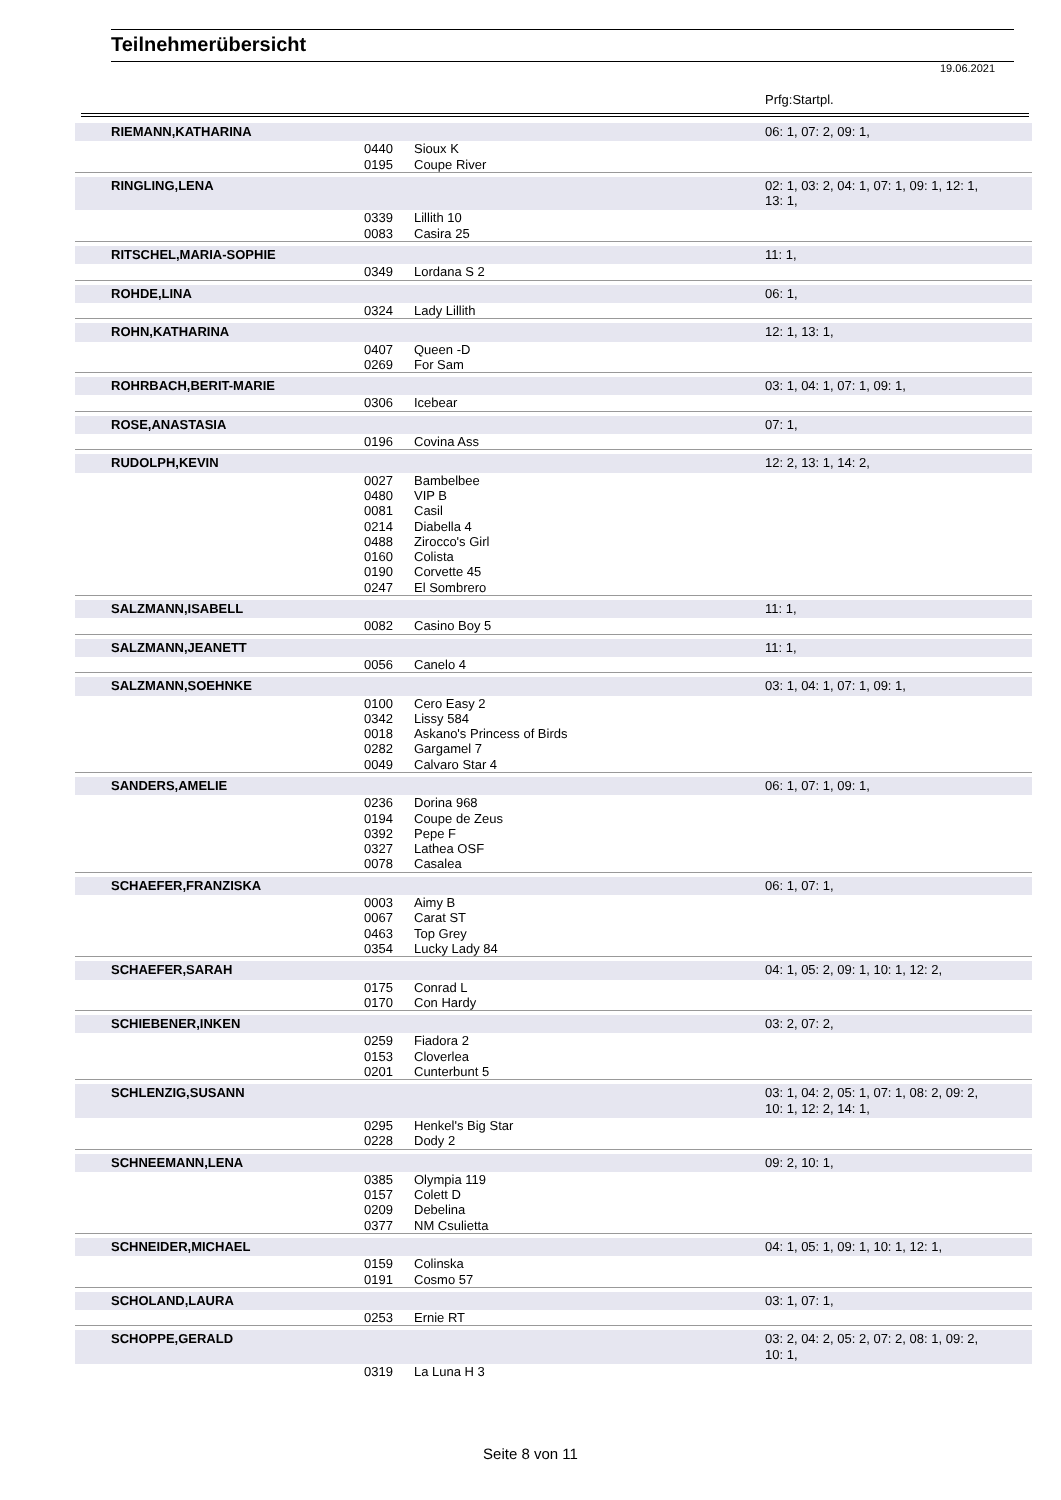Teilnehmerübersicht
19.06.2021
Prfg:Startpl.
| | RIEMANN,KATHARINA | | | 06: 1, 07: 2, 09: 1, |
| | | 0440 0195 | Sioux K Coupe River | |
| | RINGLING,LENA | | | 02: 1, 03: 2, 04: 1, 07: 1, 09: 1, 12: 1, 13: 1, |
| | | 0339 0083 | Lillith 10 Casira 25 | |
| | RITSCHEL,MARIA-SOPHIE | | | 11: 1, |
| | | 0349 | Lordana S 2 | |
| | ROHDE,LINA | | | 06: 1, |
| | | 0324 | Lady Lillith | |
| | ROHN,KATHARINA | | | 12: 1, 13: 1, |
| | | 0407 0269 | Queen -D For Sam | |
| | ROHRBACH,BERIT-MARIE | | | 03: 1, 04: 1, 07: 1, 09: 1, |
| | | 0306 | Icebear | |
| | ROSE,ANASTASIA | | | 07: 1, |
| | | 0196 | Covina Ass | |
| | RUDOLPH,KEVIN | | | 12: 2, 13: 1, 14: 2, |
| | | 0027 0480 0081 0214 0488 0160 0190 0247 | Bambelbee VIP B Casil Diabella 4 Zirocco's Girl Colista Corvette 45 El Sombrero | |
| | SALZMANN,ISABELL | | | 11: 1, |
| | | 0082 | Casino Boy 5 | |
| | SALZMANN,JEANETT | | | 11: 1, |
| | | 0056 | Canelo 4 | |
| | SALZMANN,SOEHNKE | | | 03: 1, 04: 1, 07: 1, 09: 1, |
| | | 0100 0342 0018 0282 0049 | Cero Easy 2 Lissy 584 Askano's Princess of Birds Gargamel 7 Calvaro Star 4 | |
| | SANDERS,AMELIE | | | 06: 1, 07: 1, 09: 1, |
| | | 0236 0194 0392 0327 0078 | Dorina 968 Coupe de Zeus Pepe F Lathea OSF Casalea | |
| | SCHAEFER,FRANZISKA | | | 06: 1, 07: 1, |
| | | 0003 0067 0463 0354 | Aimy B Carat ST Top Grey Lucky Lady 84 | |
| | SCHAEFER,SARAH | | | 04: 1, 05: 2, 09: 1, 10: 1, 12: 2, |
| | | 0175 0170 | Conrad L Con Hardy | |
| | SCHIEBENER,INKEN | | | 03: 2, 07: 2, |
| | | 0259 0153 0201 | Fiadora 2 Cloverlea Cunterbunt 5 | |
| | SCHLENZIG,SUSANN | | | 03: 1, 04: 2, 05: 1, 07: 1, 08: 2, 09: 2, 10: 1, 12: 2, 14: 1, |
| | | 0295 0228 | Henkel's Big Star Dody 2 | |
| | SCHNEEMANN,LENA | | | 09: 2, 10: 1, |
| | | 0385 0157 0209 0377 | Olympia 119 Colett D Debelina NM Csulietta | |
| | SCHNEIDER,MICHAEL | | | 04: 1, 05: 1, 09: 1, 10: 1, 12: 1, |
| | | 0159 0191 | Colinska Cosmo 57 | |
| | SCHOLAND,LAURA | | | 03: 1, 07: 1, |
| | | 0253 | Ernie RT | |
| | SCHOPPE,GERALD | | | 03: 2, 04: 2, 05: 2, 07: 2, 08: 1, 09: 2, 10: 1, |
| | | 0319 | La Luna H 3 | |
Seite 8 von 11